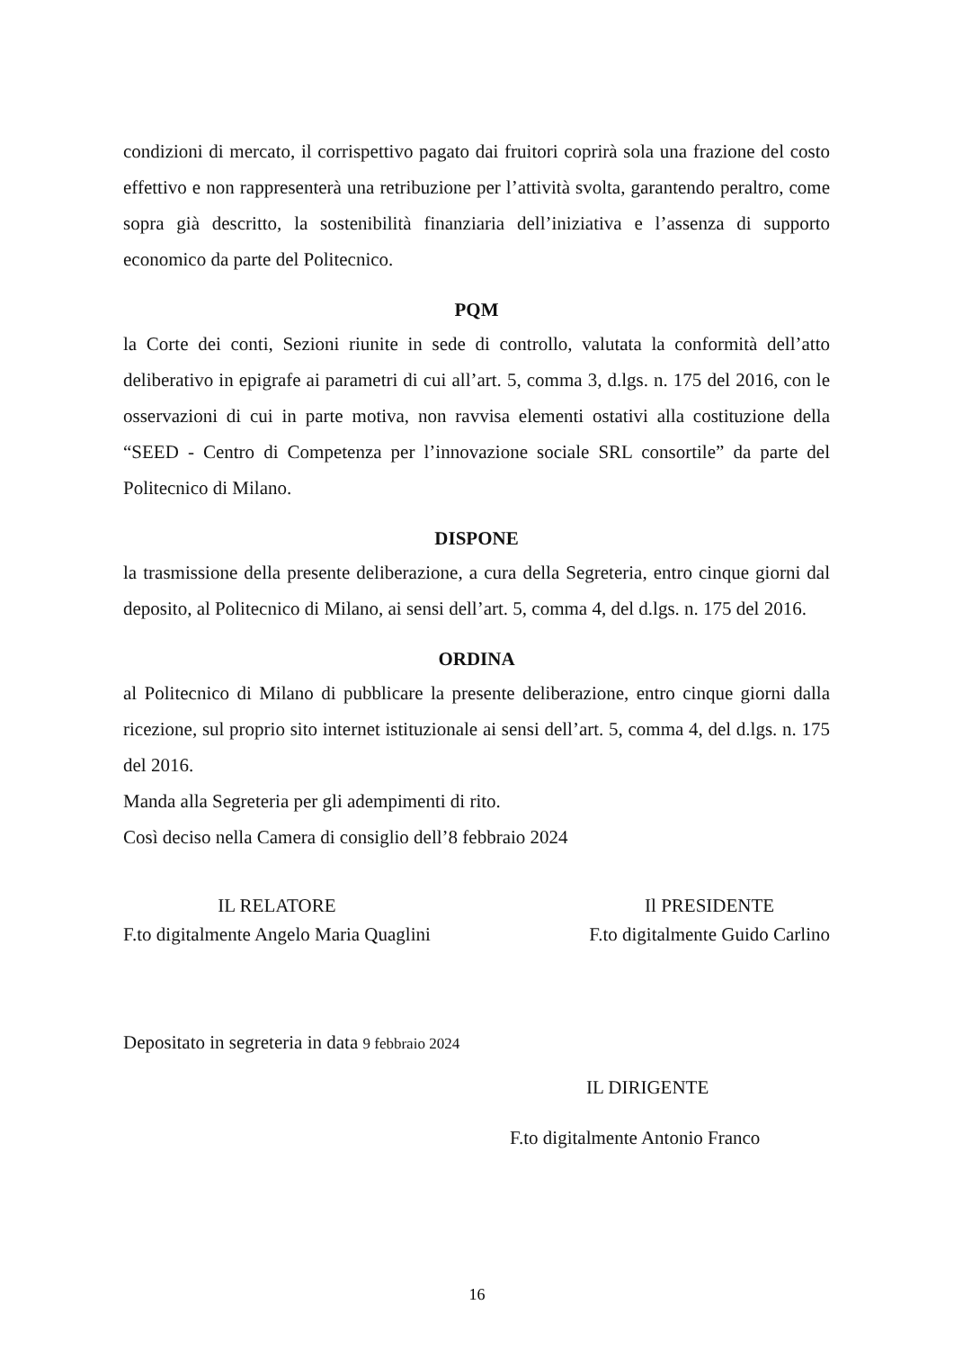condizioni di mercato, il corrispettivo pagato dai fruitori coprirà sola una frazione del costo effettivo e non rappresenterà una retribuzione per l’attività svolta, garantendo peraltro, come sopra già descritto, la sostenibilità finanziaria dell’iniziativa e l’assenza di supporto economico da parte del Politecnico.
PQM
la Corte dei conti, Sezioni riunite in sede di controllo, valutata la conformità dell’atto deliberativo in epigrafe ai parametri di cui all’art. 5, comma 3, d.lgs. n. 175 del 2016, con le osservazioni di cui in parte motiva, non ravvisa elementi ostativi alla costituzione della “SEED - Centro di Competenza per l’innovazione sociale SRL consortile” da parte del Politecnico di Milano.
DISPONE
la trasmissione della presente deliberazione, a cura della Segreteria, entro cinque giorni dal deposito, al Politecnico di Milano, ai sensi dell’art. 5, comma 4, del d.lgs. n. 175 del 2016.
ORDINA
al Politecnico di Milano di pubblicare la presente deliberazione, entro cinque giorni dalla ricezione, sul proprio sito internet istituzionale ai sensi dell’art. 5, comma 4, del d.lgs. n. 175 del 2016.
Manda alla Segreteria per gli adempimenti di rito.
Così deciso nella Camera di consiglio dell’8 febbraio 2024
IL RELATORE
F.to digitalmente Angelo Maria Quaglini
Il PRESIDENTE
F.to digitalmente Guido Carlino
Depositato in segreteria in data 9 febbraio 2024
IL DIRIGENTE
F.to digitalmente Antonio Franco
16